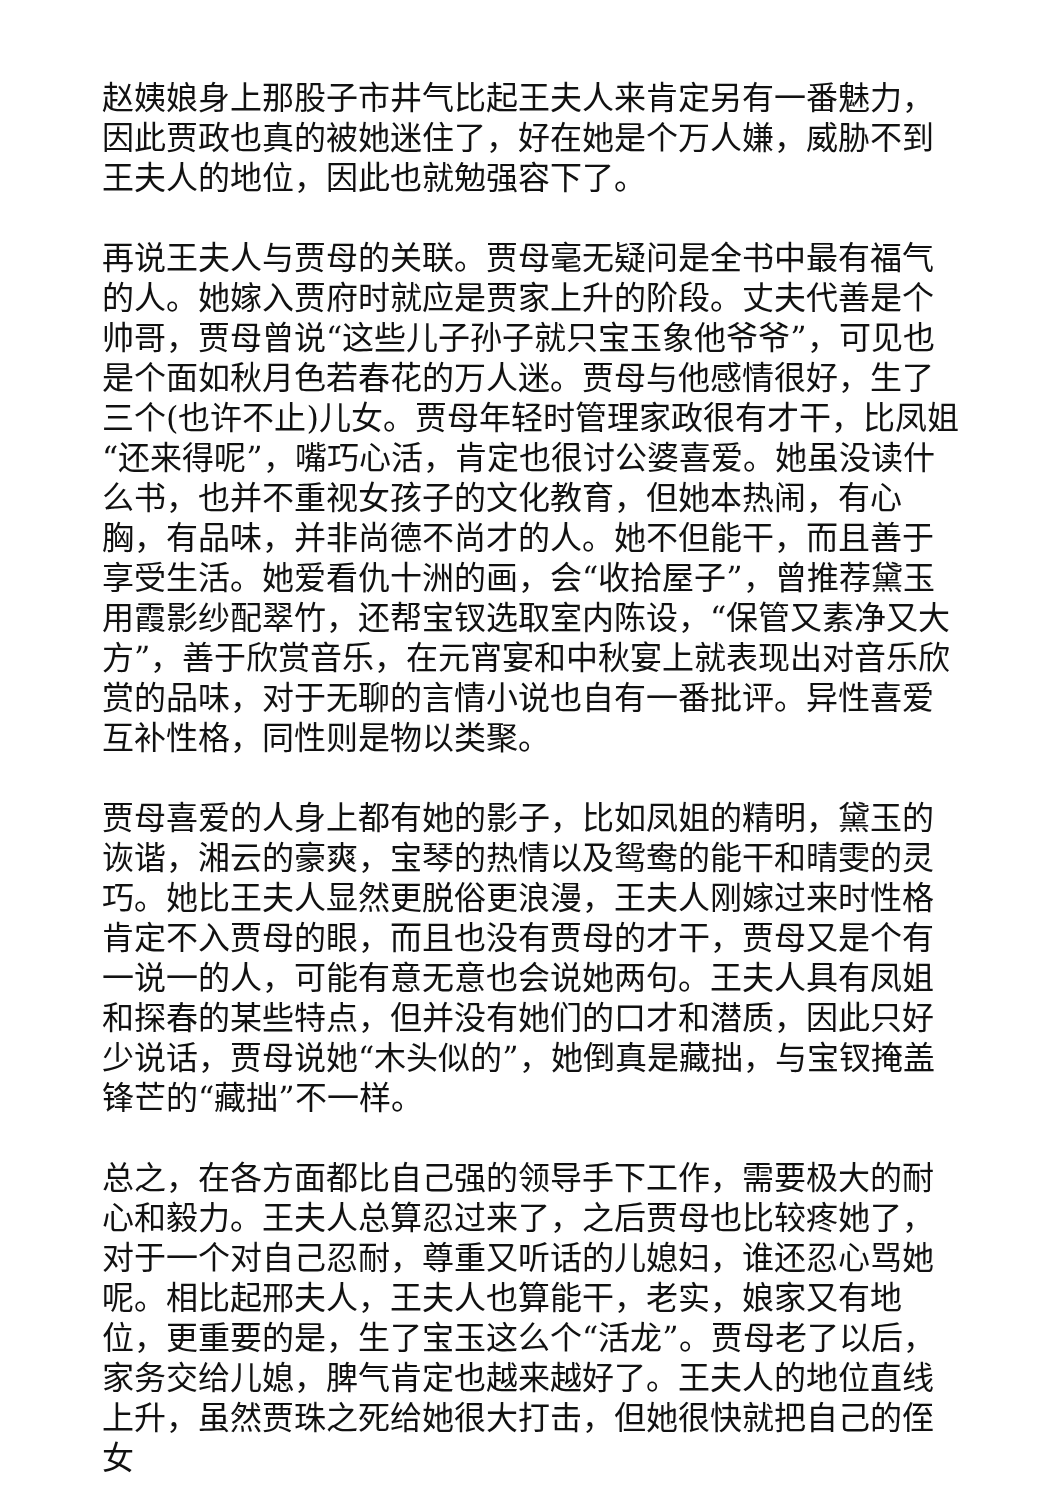赵姨娘身上那股子市井气比起王夫人来肯定另有一番魅力，因此贾政也真的被她迷住了，好在她是个万人嫌，威胁不到王夫人的地位，因此也就勉强容下了。
再说王夫人与贾母的关联。贾母毫无疑问是全书中最有福气的人。她嫁入贾府时就应是贾家上升的阶段。丈夫代善是个帅哥，贾母曾说“这些儿子孙子就只宝玉象他爷爷”，可见也是个面如秋月色若春花的万人迷。贾母与他感情很好，生了三个(也许不止)儿女。贾母年轻时管理家政很有才干，比凤姐“还来得呢”，嘴巧心活，肯定也很讨公婆喜爱。她虽没读什么书，也并不重视女孩子的文化教育，但她本热闹，有心胸，有品味，并非尚德不尚才的人。她不但能干，而且善于享受生活。她爱看仇十洲的画，会“收拾屋子”，曾推荐黛玉用霞影纱配翠竹，还帮宝钗选取室内陈设，“保管又素净又大方”，善于欣赏音乐，在元宵宴和中秋宴上就表现出对音乐欣赏的品味，对于无聊的言情小说也自有一番批评。异性喜爱互补性格，同性则是物以类聚。
贾母喜爱的人身上都有她的影子，比如凤姐的精明，黛玉的诙谐，湘云的豪爽，宝琴的热情以及鸳鸯的能干和晴雯的灵巧。她比王夫人显然更脱俗更浪漫，王夫人刚嫁过来时性格肯定不入贾母的眼，而且也没有贾母的才干，贾母又是个有一说一的人，可能有意无意也会说她两句。王夫人具有凤姐和探春的某些特点，但并没有她们的口才和潜质，因此只好少说话，贾母说她“木头似的”，她倒真是藏拙，与宝钗掩盖锋芒的“藏拙”不一样。
总之，在各方面都比自己强的领导手下工作，需要极大的耐心和毅力。王夫人总算忍过来了，之后贾母也比较疼她了，对于一个对自己忍耐，尊重又听话的儿媳妇，谁还忍心骂她呢。相比起邢夫人，王夫人也算能干，老实，娘家又有地位，更重要的是，生了宝玉这么个“活龙”。贾母老了以后，家务交给儿媳，脾气肯定也越来越好了。王夫人的地位直线上升，虽然贾珠之死给她很大打击，但她很快就把自己的侄女